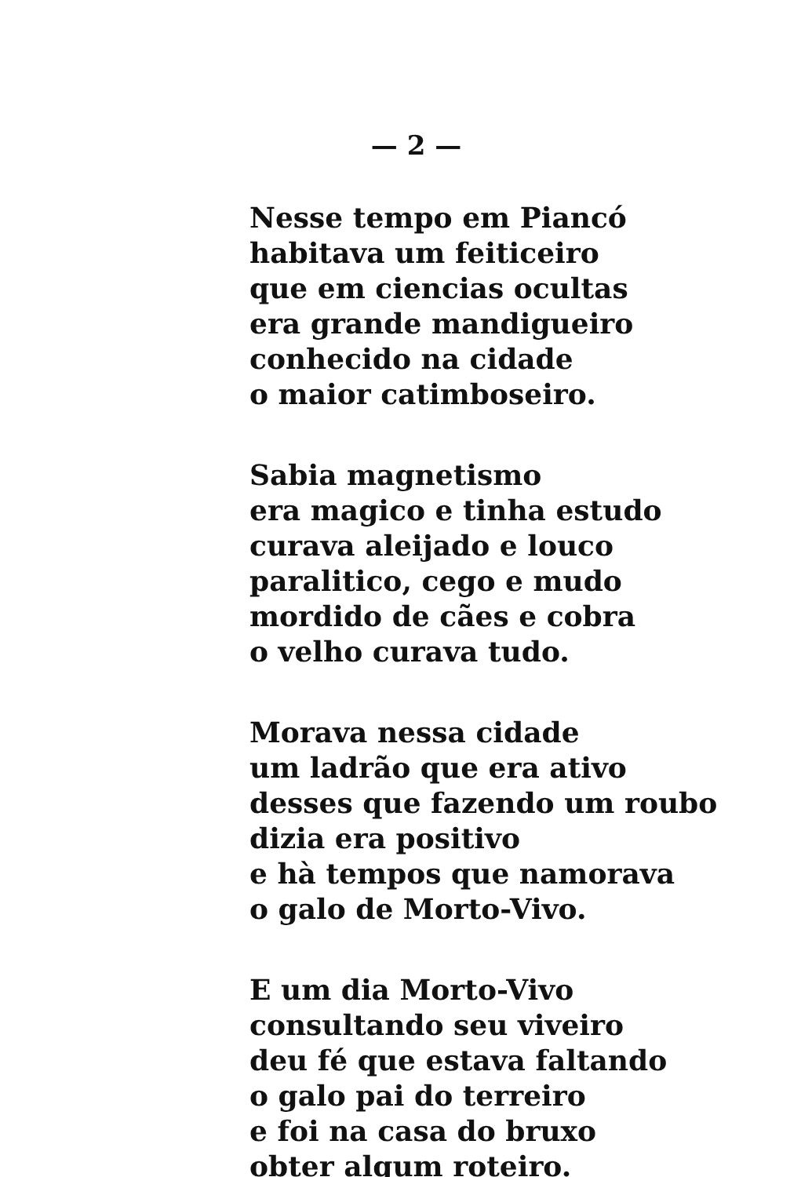— 2 —
Nesse tempo em Piancó
habitava um feiticeiro
que em ciencias ocultas
era grande mandigueiro
conhecido na cidade
o maior catimboseiro.
Sabia magnetismo
era magico e tinha estudo
curava aleijado e louco
paralitico, cego e mudo
mordido de cães e cobra
o velho curava tudo.
Morava nessa cidade
um ladrão que era ativo
desses que fazendo um roubo
dizia era positivo
e hà tempos que namorava
o galo de Morto-Vivo.
E um dia Morto-Vivo
consultando seu viveiro
deu fé que estava faltando
o galo pai do terreiro
e foi na casa do bruxo
obter algum roteiro.